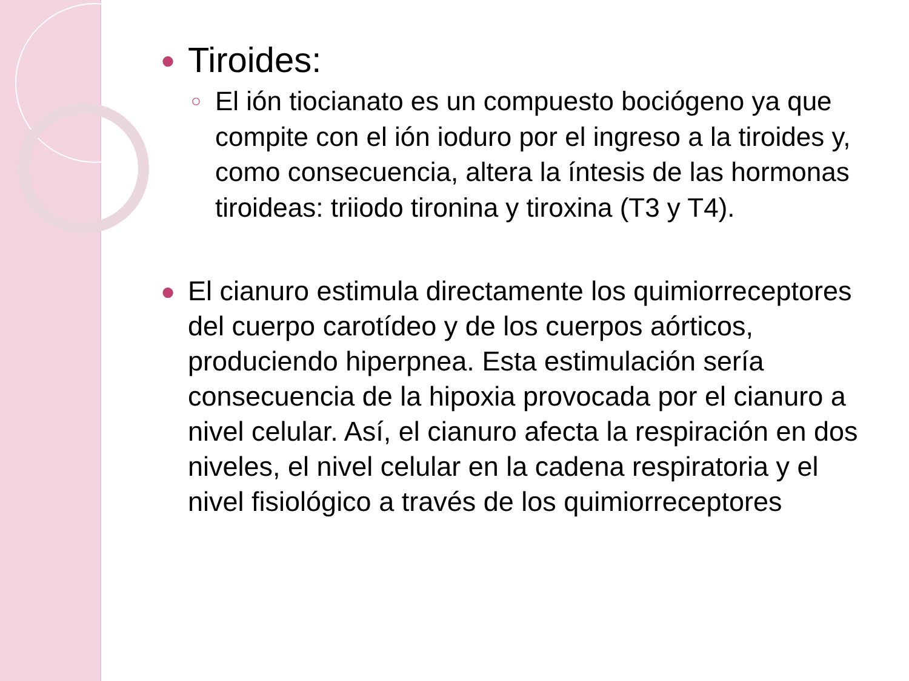● Tiroides:
○ El ión tiocianato es un compuesto bociógeno ya que compite con el ión ioduro por el ingreso a la tiroides y, como consecuencia, altera la íntesis de las hormonas tiroideas: triiodo tironina y tiroxina (T3 y T4).
● El cianuro estimula directamente los quimiorreceptores del cuerpo carotídeo y de los cuerpos aórticos, produciendo hiperpnea. Esta estimulación sería consecuencia de la hipoxia provocada por el cianuro a nivel celular. Así, el cianuro afecta la respiración en dos niveles, el nivel celular en la cadena respiratoria y el nivel fisiológico a través de los quimiorreceptores